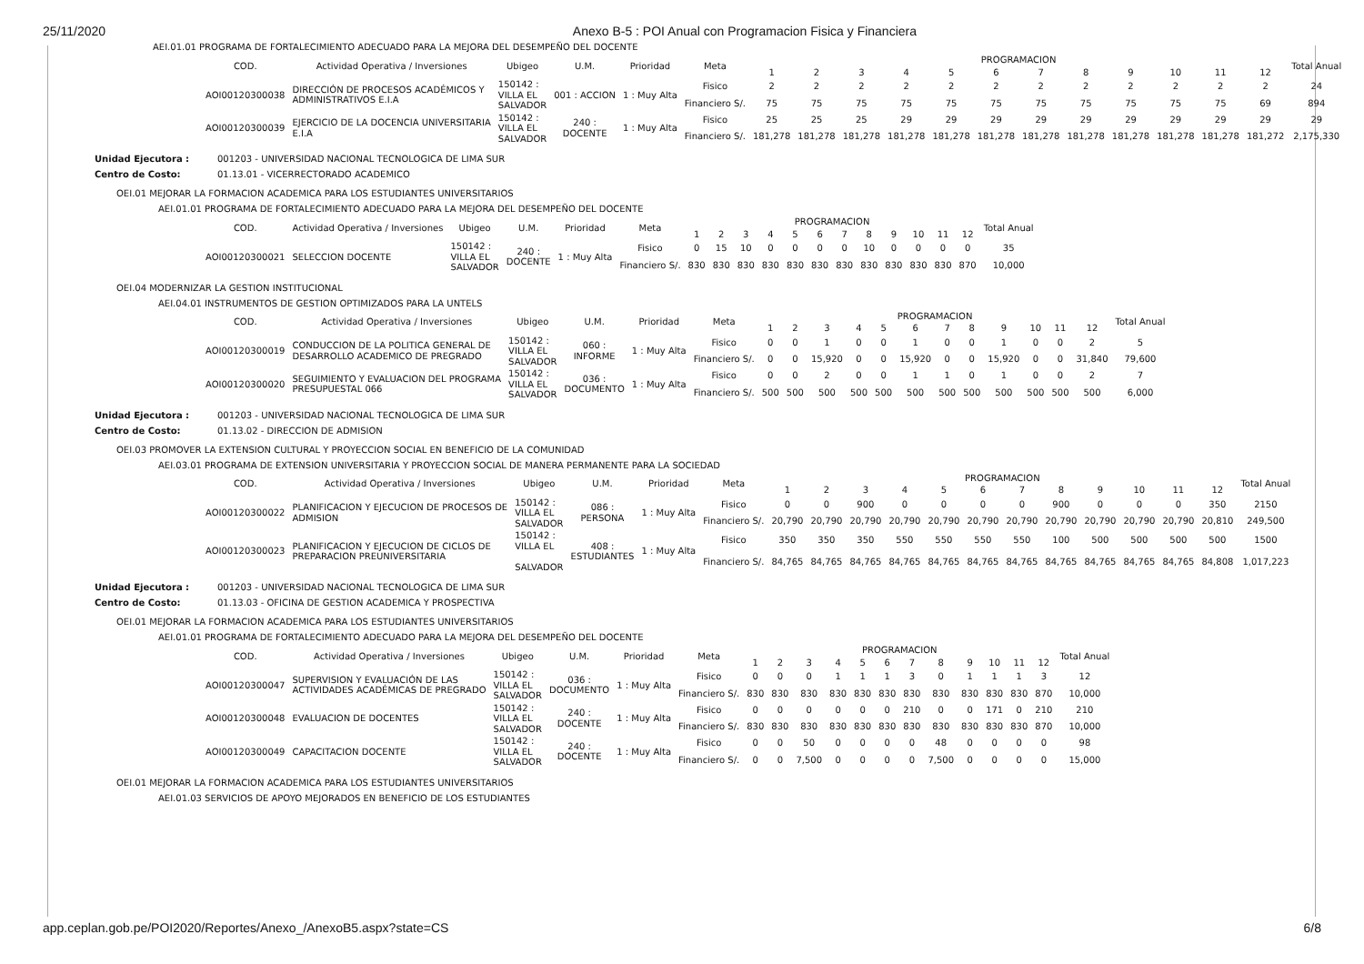25/11/2020 Anexo B-5 : POI Anual con Programacion Fisica y Financiera
AEI.01.01 PROGRAMA DE FORTALECIMIENTO ADECUADO PARA LA MEJORA DEL DESEMPEÑO DEL DOCENTE
| COD. | Actividad Operativa / Inversiones | Ubigeo | U.M. | Prioridad | Meta | PROGRAMACION | | | | | | | | | | | | Total Anual |
| --- | --- | --- | --- | --- | --- | --- | --- | --- | --- | --- | --- | --- | --- | --- | --- | --- | --- | --- |
| | | | | | | 1 | 2 | 3 | 4 | 5 | 6 | 7 | 8 | 9 | 10 | 11 | 12 | |
| AOI00120300038 | DIRECCIÓN DE PROCESOS ACADÉMICOS Y ADMINISTRATIVOS E.I.A | 150142 : VILLA EL SALVADOR | 001 : ACCION | 1 : Muy Alta | Fisico | 2 | 2 | 2 | 2 | 2 | 2 | 2 | 2 | 2 | 2 | 2 | 2 | 24 |
| | | | | | Financiero S/. | 75 | 75 | 75 | 75 | 75 | 75 | 75 | 75 | 75 | 75 | 75 | 69 | 894 |
| AOI00120300039 | EJERCICIO DE LA DOCENCIA UNIVERSITARIA E.I.A | 150142 : VILLA EL SALVADOR | 240 : DOCENTE | 1 : Muy Alta | Fisico | 25 | 25 | 25 | 29 | 29 | 29 | 29 | 29 | 29 | 29 | 29 | 29 | 29 |
| | | | | | Financiero S/. | 181,278 | 181,278 | 181,278 | 181,278 | 181,278 | 181,278 | 181,278 | 181,278 | 181,278 | 181,278 | 181,278 | 181,272 | 2,175,330 |
Unidad Ejecutora : 001203 - UNIVERSIDAD NACIONAL TECNOLOGICA DE LIMA SUR Centro de Costo: 01.13.01 - VICERRECTORADO ACADEMICO
OEI.01 MEJORAR LA FORMACION ACADEMICA PARA LOS ESTUDIANTES UNIVERSITARIOS
AEI.01.01 PROGRAMA DE FORTALECIMIENTO ADECUADO PARA LA MEJORA DEL DESEMPEÑO DEL DOCENTE
| COD. | Actividad Operativa / Inversiones | Ubigeo | U.M. | Prioridad | Meta | PROGRAMACION | | | | | | | | | | | | Total Anual |
| --- | --- | --- | --- | --- | --- | --- | --- | --- | --- | --- | --- | --- | --- | --- | --- | --- | --- | --- |
| | | | | | | 1 | 2 | 3 | 4 | 5 | 6 | 7 | 8 | 9 | 10 | 11 | 12 | |
| AOI00120300021 | SELECCION DOCENTE | 150142 : VILLA EL SALVADOR | 240 : DOCENTE | 1 : Muy Alta | Fisico | 0 | 15 | 10 | 0 | 0 | 0 | 0 | 10 | 0 | 0 | 0 | 0 | 35 |
| | | | | | Financiero S/. | 830 | 830 | 830 | 830 | 830 | 830 | 830 | 830 | 830 | 830 | 830 | 870 | 10,000 |
OEI.04 MODERNIZAR LA GESTION INSTITUCIONAL
AEI.04.01 INSTRUMENTOS DE GESTION OPTIMIZADOS PARA LA UNTELS
| COD. | Actividad Operativa / Inversiones | Ubigeo | U.M. | Prioridad | Meta | PROGRAMACION | | | | | | | | | | | | Total Anual |
| --- | --- | --- | --- | --- | --- | --- | --- | --- | --- | --- | --- | --- | --- | --- | --- | --- | --- | --- |
| | | | | | | 1 | 2 | 3 | 4 | 5 | 6 | 7 | 8 | 9 | 10 | 11 | 12 | |
| AOI00120300019 | CONDUCCION DE LA POLITICA GENERAL DE DESARROLLO ACADEMICO DE PREGRADO | 150142 : VILLA EL SALVADOR | 060 : INFORME | 1 : Muy Alta | Fisico | 0 | 0 | 1 | 0 | 0 | 1 | 0 | 0 | 1 | 0 | 0 | 2 | 5 |
| | | | | | Financiero S/. | 0 | 0 | 15,920 | 0 | 0 | 15,920 | 0 | 0 | 15,920 | 0 | 0 | 31,840 | 79,600 |
| AOI00120300020 | SEGUIMIENTO Y EVALUACION DEL PROGRAMA PRESUPUESTAL 066 | 150142 : VILLA EL SALVADOR | 036 : DOCUMENTO | 1 : Muy Alta | Fisico | 0 | 0 | 2 | 0 | 0 | 1 | 1 | 0 | 1 | 0 | 0 | 2 | 7 |
| | | | | | Financiero S/. | 500 | 500 | 500 | 500 | 500 | 500 | 500 | 500 | 500 | 500 | 500 | 500 | 6,000 |
Unidad Ejecutora : 001203 - UNIVERSIDAD NACIONAL TECNOLOGICA DE LIMA SUR Centro de Costo: 01.13.02 - DIRECCION DE ADMISION
OEI.03 PROMOVER LA EXTENSION CULTURAL Y PROYECCION SOCIAL EN BENEFICIO DE LA COMUNIDAD
AEI.03.01 PROGRAMA DE EXTENSION UNIVERSITARIA Y PROYECCION SOCIAL DE MANERA PERMANENTE PARA LA SOCIEDAD
| COD. | Actividad Operativa / Inversiones | Ubigeo | U.M. | Prioridad | Meta | PROGRAMACION | | | | | | | | | | | | Total Anual |
| --- | --- | --- | --- | --- | --- | --- | --- | --- | --- | --- | --- | --- | --- | --- | --- | --- | --- | --- |
| | | | | | | 1 | 2 | 3 | 4 | 5 | 6 | 7 | 8 | 9 | 10 | 11 | 12 | |
| AOI00120300022 | PLANIFICACION Y EJECUCION DE PROCESOS DE ADMISION | 150142 : VILLA EL SALVADOR | 086 : PERSONA | 1 : Muy Alta | Fisico | 0 | 0 | 900 | 0 | 0 | 0 | 0 | 900 | 0 | 0 | 0 | 350 | 2150 |
| | | | | | Financiero S/. | 20,790 | 20,790 | 20,790 | 20,790 | 20,790 | 20,790 | 20,790 | 20,790 | 20,790 | 20,790 | 20,790 | 20,810 | 249,500 |
| AOI00120300023 | PLANIFICACION Y EJECUCION DE CICLOS DE PREPARACION PREUNIVERSITARIA | 150142 : VILLA EL SALVADOR | 408 : ESTUDIANTES | 1 : Muy Alta | Fisico | 350 | 350 | 350 | 550 | 550 | 550 | 550 | 100 | 500 | 500 | 500 | 500 | 1500 |
| | | | | | Financiero S/. | 84,765 | 84,765 | 84,765 | 84,765 | 84,765 | 84,765 | 84,765 | 84,765 | 84,765 | 84,765 | 84,765 | 84,808 | 1,017,223 |
Unidad Ejecutora : 001203 - UNIVERSIDAD NACIONAL TECNOLOGICA DE LIMA SUR Centro de Costo: 01.13.03 - OFICINA DE GESTION ACADEMICA Y PROSPECTIVA
OEI.01 MEJORAR LA FORMACION ACADEMICA PARA LOS ESTUDIANTES UNIVERSITARIOS
AEI.01.01 PROGRAMA DE FORTALECIMIENTO ADECUADO PARA LA MEJORA DEL DESEMPEÑO DEL DOCENTE
| COD. | Actividad Operativa / Inversiones | Ubigeo | U.M. | Prioridad | Meta | PROGRAMACION | | | | | | | | | | | | Total Anual |
| --- | --- | --- | --- | --- | --- | --- | --- | --- | --- | --- | --- | --- | --- | --- | --- | --- | --- | --- |
| | | | | | | 1 | 2 | 3 | 4 | 5 | 6 | 7 | 8 | 9 | 10 | 11 | 12 | |
| AOI00120300047 | SUPERVISION Y EVALUACIÓN DE LAS ACTIVIDADES ACADÉMICAS DE PREGRADO | 150142 : VILLA EL SALVADOR | 036 : DOCUMENTO | 1 : Muy Alta | Fisico | 0 | 0 | 0 | 1 | 1 | 1 | 3 | 0 | 1 | 1 | 1 | 3 | 12 |
| | | | | | Financiero S/. | 830 | 830 | 830 | 830 | 830 | 830 | 830 | 830 | 830 | 830 | 830 | 870 | 10,000 |
| AOI00120300048 | EVALUACION DE DOCENTES | 150142 : VILLA EL SALVADOR | 240 : DOCENTE | 1 : Muy Alta | Fisico | 0 | 0 | 0 | 0 | 0 | 0 | 210 | 0 | 0 | 171 | 0 | 210 | 210 |
| | | | | | Financiero S/. | 830 | 830 | 830 | 830 | 830 | 830 | 830 | 830 | 830 | 830 | 830 | 870 | 10,000 |
| AOI00120300049 | CAPACITACION DOCENTE | 150142 : VILLA EL SALVADOR | 240 : DOCENTE | 1 : Muy Alta | Fisico | 0 | 0 | 50 | 0 | 0 | 0 | 0 | 48 | 0 | 0 | 0 | 0 | 98 |
| | | | | | Financiero S/. | 0 | 0 | 7,500 | 0 | 0 | 0 | 0 | 7,500 | 0 | 0 | 0 | 0 | 15,000 |
OEI.01 MEJORAR LA FORMACION ACADEMICA PARA LOS ESTUDIANTES UNIVERSITARIOS
AEI.01.03 SERVICIOS DE APOYO MEJORADOS EN BENEFICIO DE LOS ESTUDIANTES
app.ceplan.gob.pe/POI2020/Reportes/Anexo_/AnexoB5.aspx?state=CS 6/8